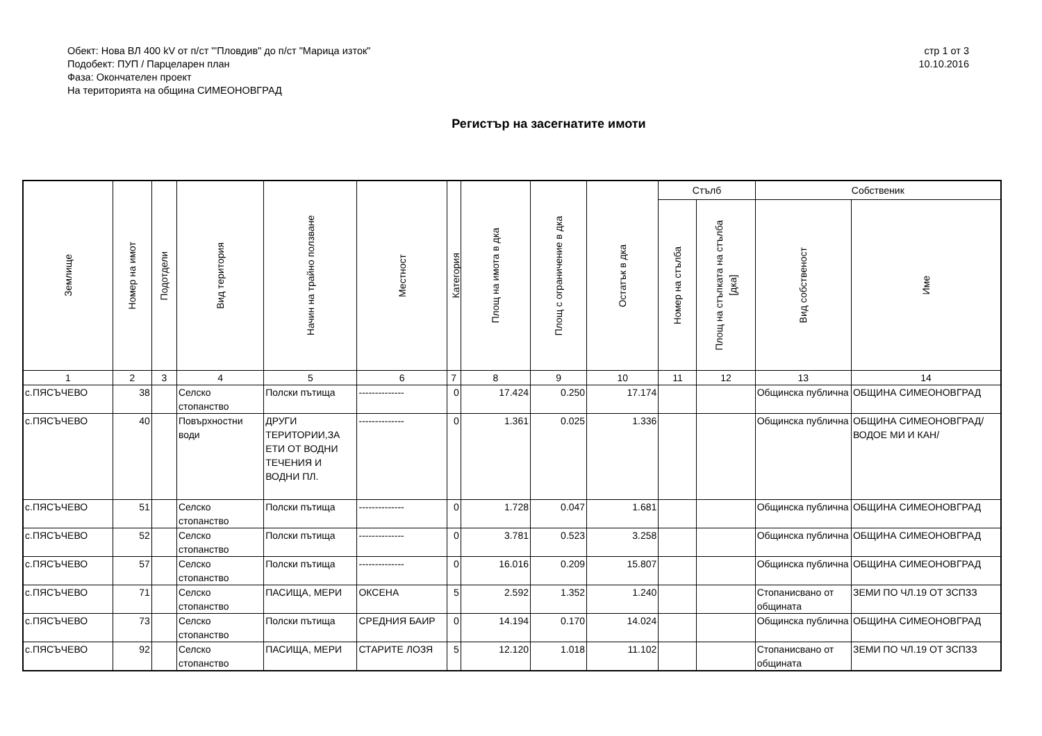Обект: Нова ВЛ 400 kV от п/ст "'Пловдив" до п/ст "Марица изток"
Подобект: ПУП / Парцеларен план
Фаза: Окончателен проект
На територията на община СИМЕОНОВГРАД
стр 1 от 3
10.10.2016
Регистър на засегнатите имоти
| Землище | Номер на имот | Подотдели | Вид територия | Начин на трайно ползване | Местност | Категория | Площ на имота в дка | Площ с ограничение в дка | Остатък в дка | Стълб | | Собственик | |
| --- | --- | --- | --- | --- | --- | --- | --- | --- | --- | --- | --- | --- | --- |
| | | | | | | | | | | Номер на стълба | Площ на стъпката на стълба [дка] | Вид собственост | Име |
| 1 | 2 | 3 | 4 | 5 | 6 | 7 | 8 | 9 | 10 | 11 | 12 | 13 | 14 |
| с.ПЯСЪЧЕВО | 38 | | Селско стопанство | Полски пътища | -------------- | 0 | 17.424 | 0.250 | 17.174 | | | Общинска публична | ОБЩИНА СИМЕОНОВГРАД |
| с.ПЯСЪЧЕВО | 40 | | Повърхностни води | ДРУГИ ТЕРИТОРИИ,ЗА ЕТИ ОТ ВОДНИ ТЕЧЕНИЯ И ВОДНИ ПЛ. | -------------- | 0 | 1.361 | 0.025 | 1.336 | | | Общинска публична | ОБЩИНА СИМЕОНОВГРАД/ВОДОЕ МИ И КАН/ |
| с.ПЯСЪЧЕВО | 51 | | Селско стопанство | Полски пътища | -------------- | 0 | 1.728 | 0.047 | 1.681 | | | Общинска публична | ОБЩИНА СИМЕОНОВГРАД |
| с.ПЯСЪЧЕВО | 52 | | Селско стопанство | Полски пътища | -------------- | 0 | 3.781 | 0.523 | 3.258 | | | Общинска публична | ОБЩИНА СИМЕОНОВГРАД |
| с.ПЯСЪЧЕВО | 57 | | Селско стопанство | Полски пътища | -------------- | 0 | 16.016 | 0.209 | 15.807 | | | Общинска публична | ОБЩИНА СИМЕОНОВГРАД |
| с.ПЯСЪЧЕВО | 71 | | Селско стопанство | ПАСИЩА, МЕРИ | ОКСЕНА | 5 | 2.592 | 1.352 | 1.240 | | | Стопанисвано от общината | ЗЕМИ ПО ЧЛ.19 ОТ ЗСПЗЗ |
| с.ПЯСЪЧЕВО | 73 | | Селско стопанство | Полски пътища | СРЕДНИЯ БАИР | 0 | 14.194 | 0.170 | 14.024 | | | Общинска публична | ОБЩИНА СИМЕОНОВГРАД |
| с.ПЯСЪЧЕВО | 92 | | Селско стопанство | ПАСИЩА, МЕРИ | СТАРИТЕ ЛОЗЯ | 5 | 12.120 | 1.018 | 11.102 | | | Стопанисвано от общината | ЗЕМИ ПО ЧЛ.19 ОТ ЗСПЗЗ |